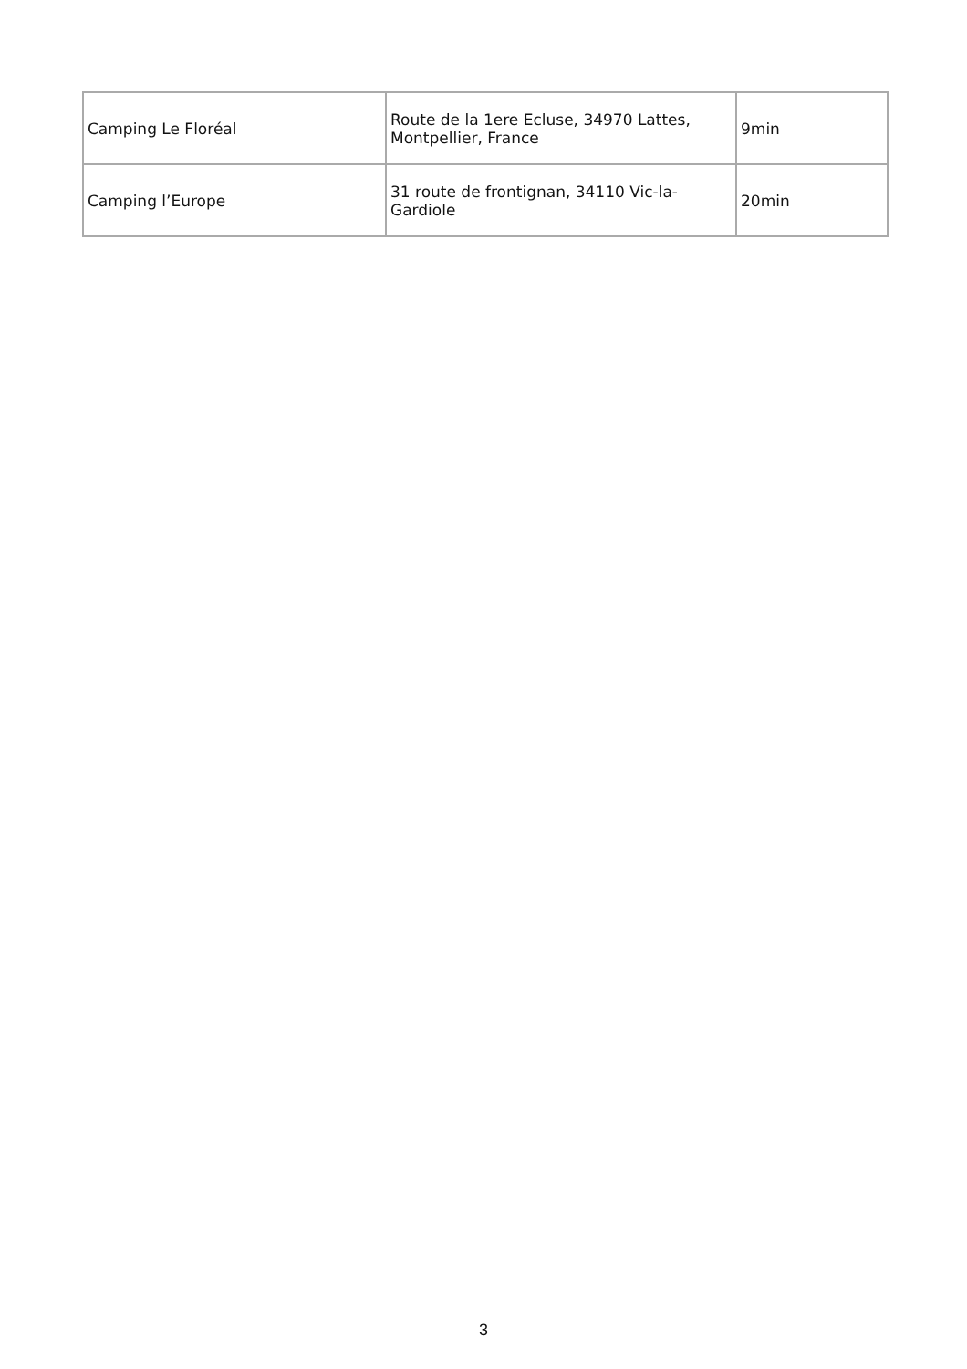| Camping Le Floréal | Route de la 1ere Ecluse, 34970 Lattes, Montpellier, France | 9min |
| Camping l’Europe | 31 route de frontignan, 34110 Vic-la-Gardiole | 20min |
3